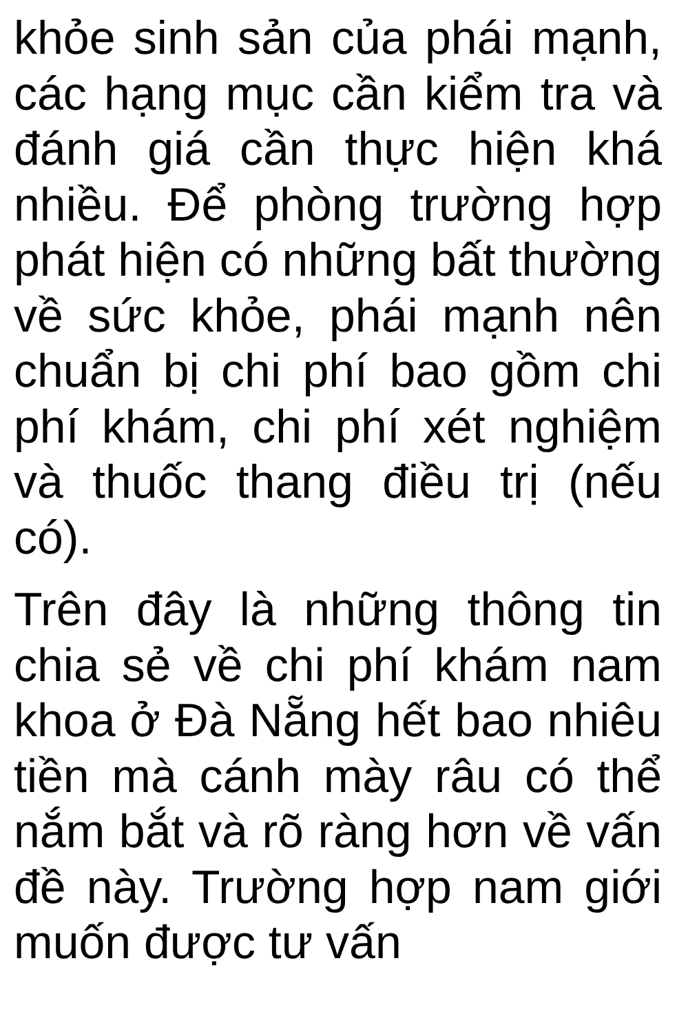khỏe sinh sản của phái mạnh, các hạng mục cần kiểm tra và đánh giá cần thực hiện khá nhiều. Để phòng trường hợp phát hiện có những bất thường về sức khỏe, phái mạnh nên chuẩn bị chi phí bao gồm chi phí khám, chi phí xét nghiệm và thuốc thang điều trị (nếu có).
Trên đây là những thông tin chia sẻ về chi phí khám nam khoa ở Đà Nẵng hết bao nhiêu tiền mà cánh mày râu có thể nắm bắt và rõ ràng hơn về vấn đề này. Trường hợp nam giới muốn được tư vấn